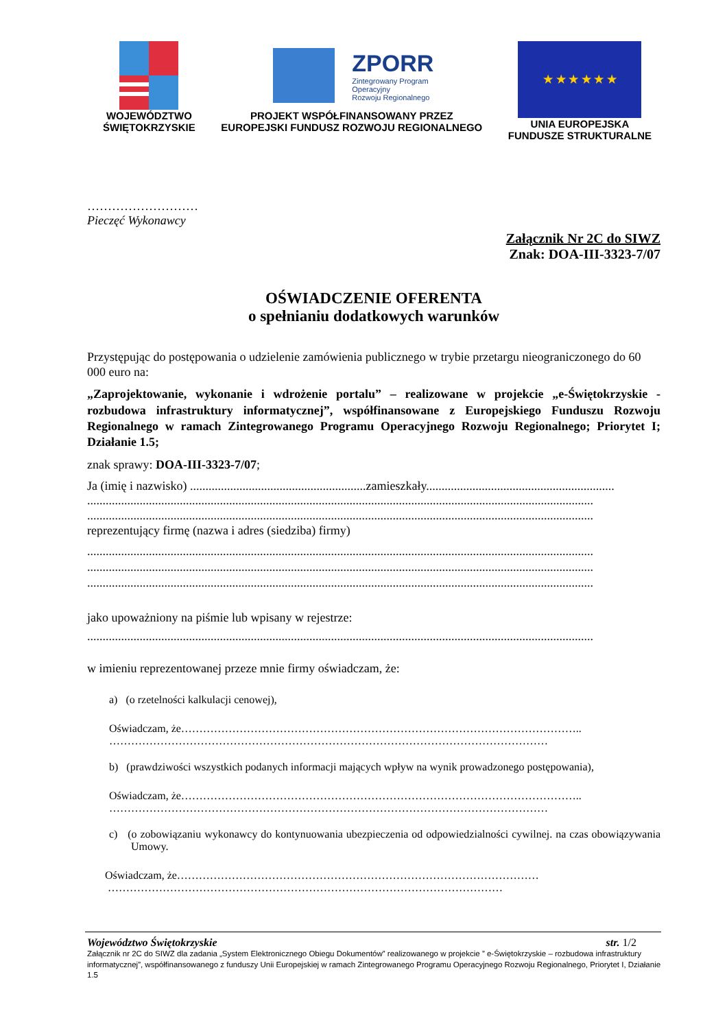WOJEWÓDZTWO
ŚWIĘTOKRZYSKIE
ZPORR
Zintegrowany Program
Operacyjny
Rozwoju Regionalnego
PROJEKT WSPÓŁFINANSOWANY PRZEZ
EUROPEJSKI FUNDUSZ ROZWOJU REGIONALNEGO
★ ★ ★ ★ ★ ★
UNIA EUROPEJSKA
FUNDUSZE STRUKTURALNE
………………………
Pieczęć Wykonawcy
Załącznik Nr 2C do SIWZ
Znak: DOA-III-3323-7/07
OŚWIADCZENIE OFERENTA
o spełnianiu dodatkowych warunków
Przystępując do postępowania o udzielenie zamówienia publicznego w trybie przetargu nieograniczonego do 60 000 euro na:
„Zaprojektowanie, wykonanie i wdrożenie portalu” – realizowane w projekcie „e-Świętokrzyskie - rozbudowa infrastruktury informatycznej”, współfinansowane z Europejskiego Funduszu Rozwoju Regionalnego w ramach Zintegrowanego Programu Operacyjnego Rozwoju Regionalnego; Priorytet I; Działanie 1.5;
znak sprawy: DOA-III-3323-7/07;
Ja (imię i nazwisko) .........................................................zamieszkały.............................................................
....................................................................................................................................................................
....................................................................................................................................................................
reprezentujący firmę (nazwa i adres (siedziba) firmy)
....................................................................................................................................................................
....................................................................................................................................................................
....................................................................................................................................................................
jako upoważniony na piśmie lub wpisany w rejestrze:
....................................................................................................................................................................
w imieniu reprezentowanej przeze mnie firmy oświadczam, że:
a) (o rzetelności kalkulacji cenowej),
Oświadczam, że………………………………………………………………………………………………..
…………………………………………………………………………………………………………
b) (prawdziwości wszystkich podanych informacji mających wpływ na wynik prowadzonego postępowania),
Oświadczam, że………………………………………………………………………………………………..
…………………………………………………………………………………………………………
c) (o zobowiązaniu wykonawcy do kontynuowania ubezpieczenia od odpowiedzialności cywilnej. na czas obowiązywania Umowy.
Oświadczam, że………………………………………………………………………………………
………………………………………………………………………………………………
Województwo Świętokrzyskie str. 1/2
Załącznik nr 2C do SIWZ dla zadania „System Elektronicznego Obiegu Dokumentów” realizowanego w projekcie ” e-Świętokrzyskie – rozbudowa infrastruktury informatycznej”, współfinansowanego z funduszy Unii Europejskiej w ramach Zintegrowanego Programu Operacyjnego Rozwoju Regionalnego, Priorytet I, Działanie 1.5